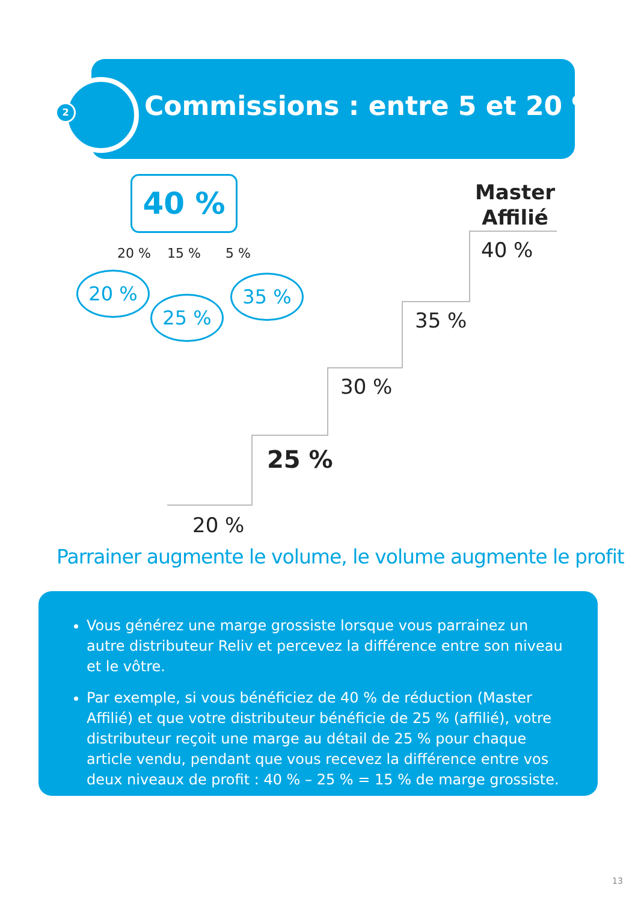2 Commissions : entre 5 et 20 %
40 %
20 % 15 % 5 %
20 %
25 %
35 %
Master
Affilié
40 %
35 %
30 %
25 %
20 %
Parrainer augmente le volume, le volume augmente le profit
Vous générez une marge grossiste lorsque vous parrainez un autre distributeur Reliv et percevez la différence entre son niveau et le vôtre.
Par exemple, si vous bénéficiez de 40 % de réduction (Master Affilié) et que votre distributeur bénéficie de 25 % (affilié), votre distributeur reçoit une marge au détail de 25 % pour chaque article vendu, pendant que vous recevez la différence entre vos deux niveaux de profit : 40 % – 25 % = 15 % de marge grossiste.
13